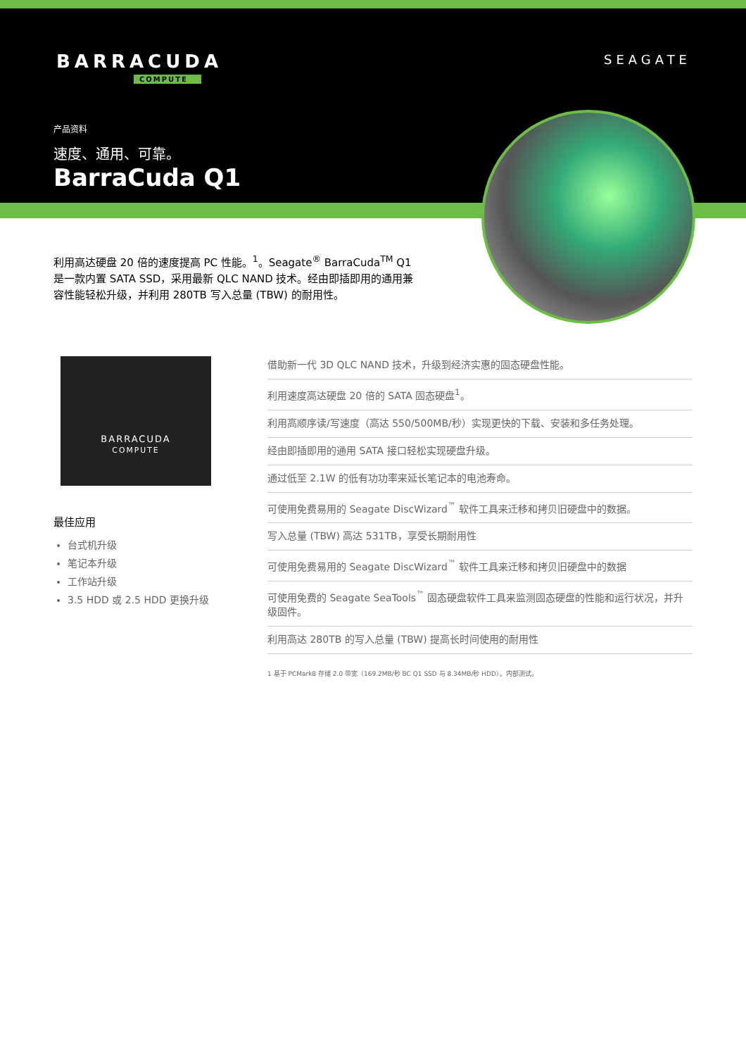BARRACUDA
COMPUTE
SEAGATE
产品资料
速度、通用、可靠。
BarraCuda Q1
利用高达硬盘 20 倍的速度提高 PC 性能。<sup>1</sup>。Seagate<sup>®</sup> BarraCuda<sup>TM</sup> Q1 是一款内置 SATA SSD，采用最新 QLC NAND 技术。经由即插即用的通用兼容性能轻松升级，并利用 280TB 写入总量 (TBW) 的耐用性。
BARRACUDA
COMPUTE
最佳应用
台式机升级
笔记本升级
工作站升级
3.5 HDD 或 2.5 HDD 更换升级
借助新一代 3D QLC NAND 技术，升级到经济实惠的固态硬盘性能。
利用速度高达硬盘 20 倍的 SATA 固态硬盘<sup>1</sup>。
利用高顺序读/写速度（高达 550/500MB/秒）实现更快的下载、安装和多任务处理。
经由即插即用的通用 SATA 接口轻松实现硬盘升级。
通过低至 2.1W 的低有功功率来延长笔记本的电池寿命。
可使用免费易用的 Seagate DiscWizard<sup>™</sup> 软件工具来迁移和拷贝旧硬盘中的数据。
写入总量 (TBW) 高达 531TB，享受长期耐用性
可使用免费易用的 Seagate DiscWizard<sup>™</sup> 软件工具来迁移和拷贝旧硬盘中的数据
可使用免费的 Seagate SeaTools<sup>™</sup> 固态硬盘软件工具来监测固态硬盘的性能和运行状况，并升级固件。
利用高达 280TB 的写入总量 (TBW) 提高长时间使用的耐用性
1 基于 PCMark8 存储 2.0 带宽（169.2MB/秒 BC Q1 SSD 与 8.34MB/秒 HDD）。内部测试。